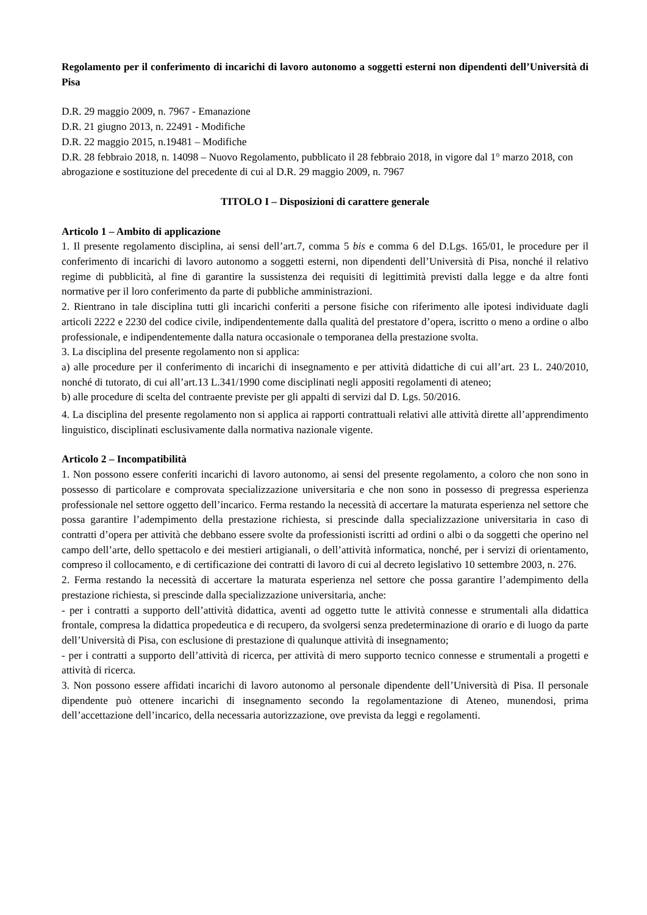Regolamento per il conferimento di incarichi di lavoro autonomo a soggetti esterni non dipendenti dell’Università di Pisa
D.R. 29 maggio 2009, n. 7967 - Emanazione
D.R. 21 giugno 2013, n. 22491 - Modifiche
D.R. 22 maggio 2015, n.19481 – Modifiche
D.R. 28 febbraio 2018, n. 14098 – Nuovo Regolamento, pubblicato il 28 febbraio 2018, in vigore dal 1° marzo 2018, con abrogazione e sostituzione del precedente di cui al D.R. 29 maggio 2009, n. 7967
TITOLO I – Disposizioni di carattere generale
Articolo 1 – Ambito di applicazione
1. Il presente regolamento disciplina, ai sensi dell’art.7, comma 5 bis e comma 6 del D.Lgs. 165/01, le procedure per il conferimento di incarichi di lavoro autonomo a soggetti esterni, non dipendenti dell’Università di Pisa, nonché il relativo regime di pubblicità, al fine di garantire la sussistenza dei requisiti di legittimità previsti dalla legge e da altre fonti normative per il loro conferimento da parte di pubbliche amministrazioni.
2. Rientrano in tale disciplina tutti gli incarichi conferiti a persone fisiche con riferimento alle ipotesi individuate dagli articoli 2222 e 2230 del codice civile, indipendentemente dalla qualità del prestatore d’opera, iscritto o meno a ordine o albo professionale, e indipendentemente dalla natura occasionale o temporanea della prestazione svolta.
3. La disciplina del presente regolamento non si applica:
a) alle procedure per il conferimento di incarichi di insegnamento e per attività didattiche di cui all’art. 23 L. 240/2010, nonché di tutorato, di cui all’art.13 L.341/1990 come disciplinati negli appositi regolamenti di ateneo;
b) alle procedure di scelta del contraente previste per gli appalti di servizi dal D. Lgs. 50/2016.
4. La disciplina del presente regolamento non si applica ai rapporti contrattuali relativi alle attività dirette all’apprendimento linguistico, disciplinati esclusivamente dalla normativa nazionale vigente.
Articolo 2 – Incompatibilità
1. Non possono essere conferiti incarichi di lavoro autonomo, ai sensi del presente regolamento, a coloro che non sono in possesso di particolare e comprovata specializzazione universitaria e che non sono in possesso di pregressa esperienza professionale nel settore oggetto dell’incarico. Ferma restando la necessità di accertare la maturata esperienza nel settore che possa garantire l’adempimento della prestazione richiesta, si prescinde dalla specializzazione universitaria in caso di contratti d’opera per attività che debbano essere svolte da professionisti iscritti ad ordini o albi o da soggetti che operino nel campo dell’arte, dello spettacolo e dei mestieri artigianali, o dell’attività informatica, nonché, per i servizi di orientamento, compreso il collocamento, e di certificazione dei contratti di lavoro di cui al decreto legislativo 10 settembre 2003, n. 276.
2. Ferma restando la necessità di accertare la maturata esperienza nel settore che possa garantire l’adempimento della prestazione richiesta, si prescinde dalla specializzazione universitaria, anche:
- per i contratti a supporto dell’attività didattica, aventi ad oggetto tutte le attività connesse e strumentali alla didattica frontale, compresa la didattica propedeutica e di recupero, da svolgersi senza predeterminazione di orario e di luogo da parte dell’Università di Pisa, con esclusione di prestazione di qualunque attività di insegnamento;
- per i contratti a supporto dell’attività di ricerca, per attività di mero supporto tecnico connesse e strumentali a progetti e attività di ricerca.
3. Non possono essere affidati incarichi di lavoro autonomo al personale dipendente dell’Università di Pisa. Il personale dipendente può ottenere incarichi di insegnamento secondo la regolamentazione di Ateneo, munendosi, prima dell’accettazione dell’incarico, della necessaria autorizzazione, ove prevista da leggi e regolamenti.